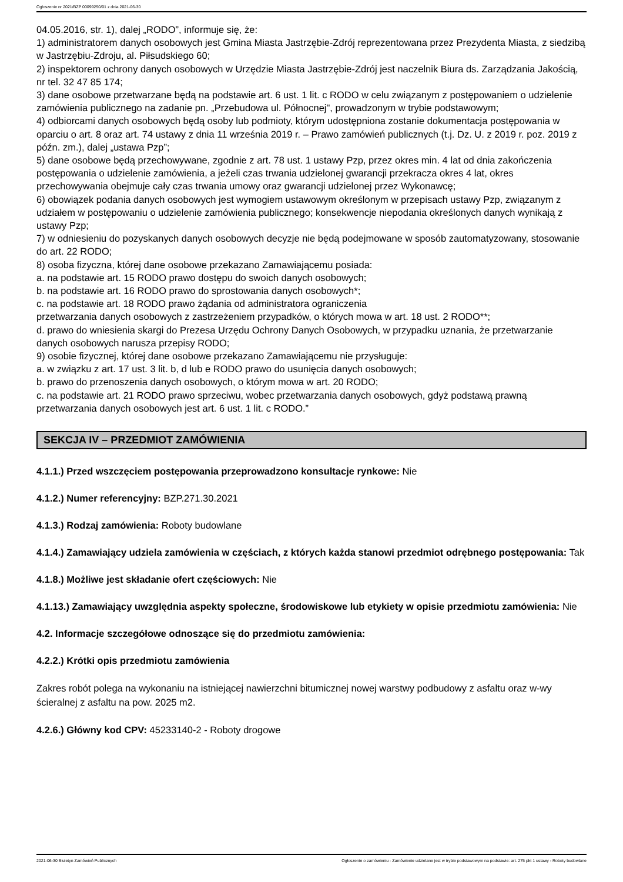Ogłoszenie nr 2021/BZP 00099250/01 z dnia 2021-06-30
04.05.2016, str. 1), dalej „RODO”, informuje się, że:
1) administratorem danych osobowych jest Gmina Miasta Jastrzębie-Zdrój reprezentowana przez Prezydenta Miasta, z siedzibą w Jastrzębiu-Zdroju, al. Piłsudskiego 60;
2) inspektorem ochrony danych osobowych w Urzędzie Miasta Jastrzębie-Zdrój jest naczelnik Biura ds. Zarządzania Jakością, nr tel. 32 47 85 174;
3) dane osobowe przetwarzane będą na podstawie art. 6 ust. 1 lit. c RODO w celu związanym z postępowaniem o udzielenie zamówienia publicznego na zadanie pn. „Przebudowa ul. Północnej", prowadzonym w trybie podstawowym;
4) odbiorcami danych osobowych będą osoby lub podmioty, którym udostępniona zostanie dokumentacja postępowania w oparciu o art. 8 oraz art. 74 ustawy z dnia 11 września 2019 r. – Prawo zamówień publicznych (t.j. Dz. U. z 2019 r. poz. 2019 z późn. zm.), dalej „ustawa Pzp”;
5) dane osobowe będą przechowywane, zgodnie z art. 78 ust. 1 ustawy Pzp, przez okres min. 4 lat od dnia zakończenia postępowania o udzielenie zamówienia, a jeżeli czas trwania udzielonej gwarancji przekracza okres 4 lat, okres przechowywania obejmuje cały czas trwania umowy oraz gwarancji udzielonej przez Wykonawcę;
6) obowiązek podania danych osobowych jest wymogiem ustawowym określonym w przepisach ustawy Pzp, związanym z udziałem w postępowaniu o udzielenie zamówienia publicznego; konsekwencje niepodania określonych danych wynikają z ustawy Pzp;
7) w odniesieniu do pozyskanych danych osobowych decyzje nie będą podejmowane w sposób zautomatyzowany, stosowanie do art. 22 RODO;
8) osoba fizyczna, której dane osobowe przekazano Zamawiającemu posiada:
a. na podstawie art. 15 RODO prawo dostępu do swoich danych osobowych;
b. na podstawie art. 16 RODO prawo do sprostowania danych osobowych*;
c. na podstawie art. 18 RODO prawo żądania od administratora ograniczenia
przetwarzania danych osobowych z zastrzeżeniem przypadków, o których mowa w art. 18 ust. 2 RODO**;
d. prawo do wniesienia skargi do Prezesa Urzędu Ochrony Danych Osobowych, w przypadku uznania, że przetwarzanie danych osobowych narusza przepisy RODO;
9) osobie fizycznej, której dane osobowe przekazano Zamawiającemu nie przysługuje:
a. w związku z art. 17 ust. 3 lit. b, d lub e RODO prawo do usunięcia danych osobowych;
b. prawo do przenoszenia danych osobowych, o którym mowa w art. 20 RODO;
c. na podstawie art. 21 RODO prawo sprzeciwu, wobec przetwarzania danych osobowych, gdyż podstawą prawną przetwarzania danych osobowych jest art. 6 ust. 1 lit. c RODO.”
SEKCJA IV – PRZEDMIOT ZAMÓWIENIA
4.1.1.) Przed wszczęciem postępowania przeprowadzono konsultacje rynkowe: Nie
4.1.2.) Numer referencyjny: BZP.271.30.2021
4.1.3.) Rodzaj zamówienia: Roboty budowlane
4.1.4.) Zamawiający udziela zamówienia w częściach, z których każda stanowi przedmiot odrębnego postępowania: Tak
4.1.8.) Możliwe jest składanie ofert częściowych: Nie
4.1.13.) Zamawiający uwzględnia aspekty społeczne, środowiskowe lub etykiety w opisie przedmiotu zamówienia: Nie
4.2. Informacje szczegółowe odnoszące się do przedmiotu zamówienia:
4.2.2.) Krótki opis przedmiotu zamówienia
Zakres robót polega na wykonaniu na istniejącej nawierzchni bitumicznej nowej warstwy podbudowy z asfaltu oraz w-wy ścieralnej z asfaltu na pow. 2025 m2.
4.2.6.) Główny kod CPV: 45233140-2 - Roboty drogowe
2021-06-30 Biuletyn Zamówień Publicznych Ogłoszenie o zamówieniu - Zamówienie udzielane jest w trybie podstawowym na podstawie: art. 275 pkt 1 ustawy - Roboty budowlane